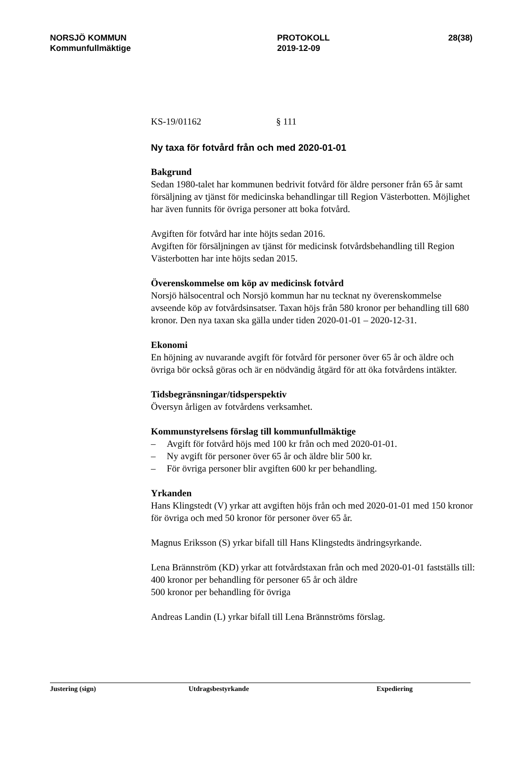NORSJÖ KOMMUN
Kommunfullmäktige
PROTOKOLL
2019-12-09
28(38)
KS-19/01162 § 111
Ny taxa för fotvård från och med 2020-01-01
Bakgrund
Sedan 1980-talet har kommunen bedrivit fotvård för äldre personer från 65 år samt försäljning av tjänst för medicinska behandlingar till Region Västerbotten. Möjlighet har även funnits för övriga personer att boka fotvård.
Avgiften för fotvård har inte höjts sedan 2016.
Avgiften för försäljningen av tjänst för medicinsk fotvårdsbehandling till Region Västerbotten har inte höjts sedan 2015.
Överenskommelse om köp av medicinsk fotvård
Norsjö hälsocentral och Norsjö kommun har nu tecknat ny överenskommelse avseende köp av fotvårdsinsatser. Taxan höjs från 580 kronor per behandling till 680 kronor. Den nya taxan ska gälla under tiden 2020-01-01 – 2020-12-31.
Ekonomi
En höjning av nuvarande avgift för fotvård för personer över 65 år och äldre och övriga bör också göras och är en nödvändig åtgärd för att öka fotvårdens intäkter.
Tidsbegränsningar/tidsperspektiv
Översyn årligen av fotvårdens verksamhet.
Kommunstyrelsens förslag till kommunfullmäktige
– Avgift för fotvård höjs med 100 kr från och med 2020-01-01.
– Ny avgift för personer över 65 år och äldre blir 500 kr.
– För övriga personer blir avgiften 600 kr per behandling.
Yrkanden
Hans Klingstedt (V) yrkar att avgiften höjs från och med 2020-01-01 med 150 kronor för övriga och med 50 kronor för personer över 65 år.
Magnus Eriksson (S) yrkar bifall till Hans Klingstedts ändringsyrkande.
Lena Brännström (KD) yrkar att fotvårdstaxan från och med 2020-01-01 fastställs till:
400 kronor per behandling för personer 65 år och äldre
500 kronor per behandling för övriga
Andreas Landin (L) yrkar bifall till Lena Brännströms förslag.
Justering (sign) Utdragsbestyrkande Expediering